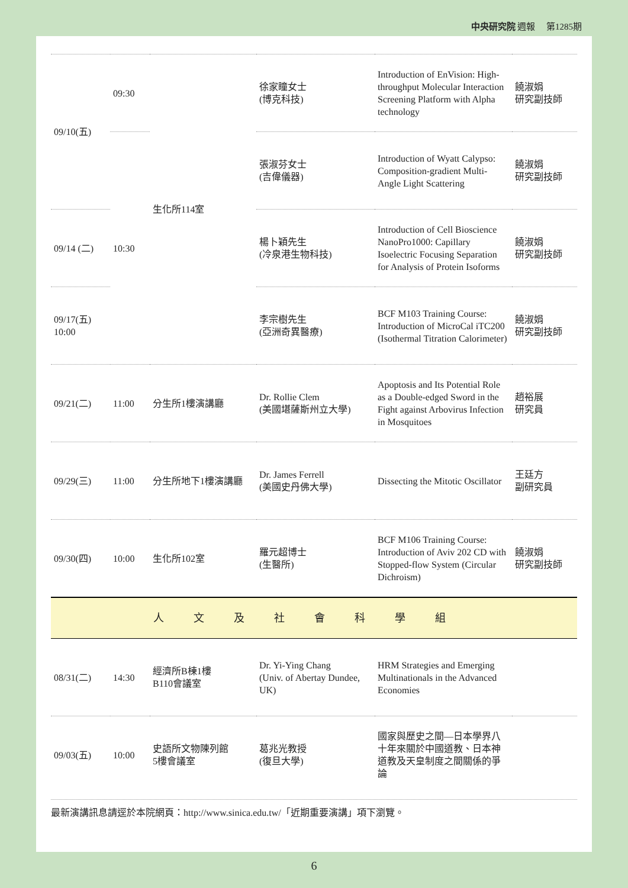中央研究院 週報 　第1285期
| 09/10(五) | 09:30 | 生化所114室 | 徐家瞳女士 (博克科技) | Introduction of EnVision: High-throughput Molecular Interaction Screening Platform with Alpha technology | 饒淑娟 研究副技師 |
| | 10:30 | | 張淑芬女士 (吉偉儀器) | Introduction of Wyatt Calypso: Composition-gradient Multi-Angle Light Scattering | 饒淑娟 研究副技師 |
| 09/14 (二) | | | 楊卜穎先生 (冷泉港生物科技) | Introduction of Cell Bioscience NanoPro1000: Capillary Isoelectric Focusing Separation for Analysis of Protein Isoforms | 饒淑娟 研究副技師 |
| 09/17(五) 10:00 | | | 李宗樹先生 (亞洲奇異醫療) | BCF M103 Training Course: Introduction of MicroCal iTC200 (Isothermal Titration Calorimeter) | 饒淑娟 研究副技師 |
| 09/21(二) | 11:00 | 分生所1樓演講廳 | Dr. Rollie Clem (美國堪薩斯州立大學) | Apoptosis and Its Potential Role as a Double-edged Sword in the Fight against Arbovirus Infection in Mosquitoes | 趙裕展 研究員 |
| 09/29(三) | 11:00 | 分生所地下1樓演講廳 | Dr. James Ferrell (美國史丹佛大學) | Dissecting the Mitotic Oscillator | 王廷方 副研究員 |
| 09/30(四) | 10:00 | 生化所102室 | 羅元超博士 (生醫所) | BCF M106 Training Course: Introduction of Aviv 202 CD with Stopped-flow System (Circular Dichroism) | 饒淑娟 研究副技師 |
| 人文及社會科學組 | | | | | |
| 08/31(二) | 14:30 | 經濟所B棟1樓 B110會議室 | Dr. Yi-Ying Chang (Univ. of Abertay Dundee, UK) | HRM Strategies and Emerging Multinationals in the Advanced Economies | |
| 09/03(五) | 10:00 | 史語所文物陳列館 5樓會議室 | 葛兆光教授 (復旦大學) | 國家與歷史之間—日本學界八十年來關於中國道教、日本神道教及天皇制度之間關係的爭論 | |
最新演講訊息請逕於本院網頁：http://www.sinica.edu.tw/「近期重要演講」項下瀏覽。
6